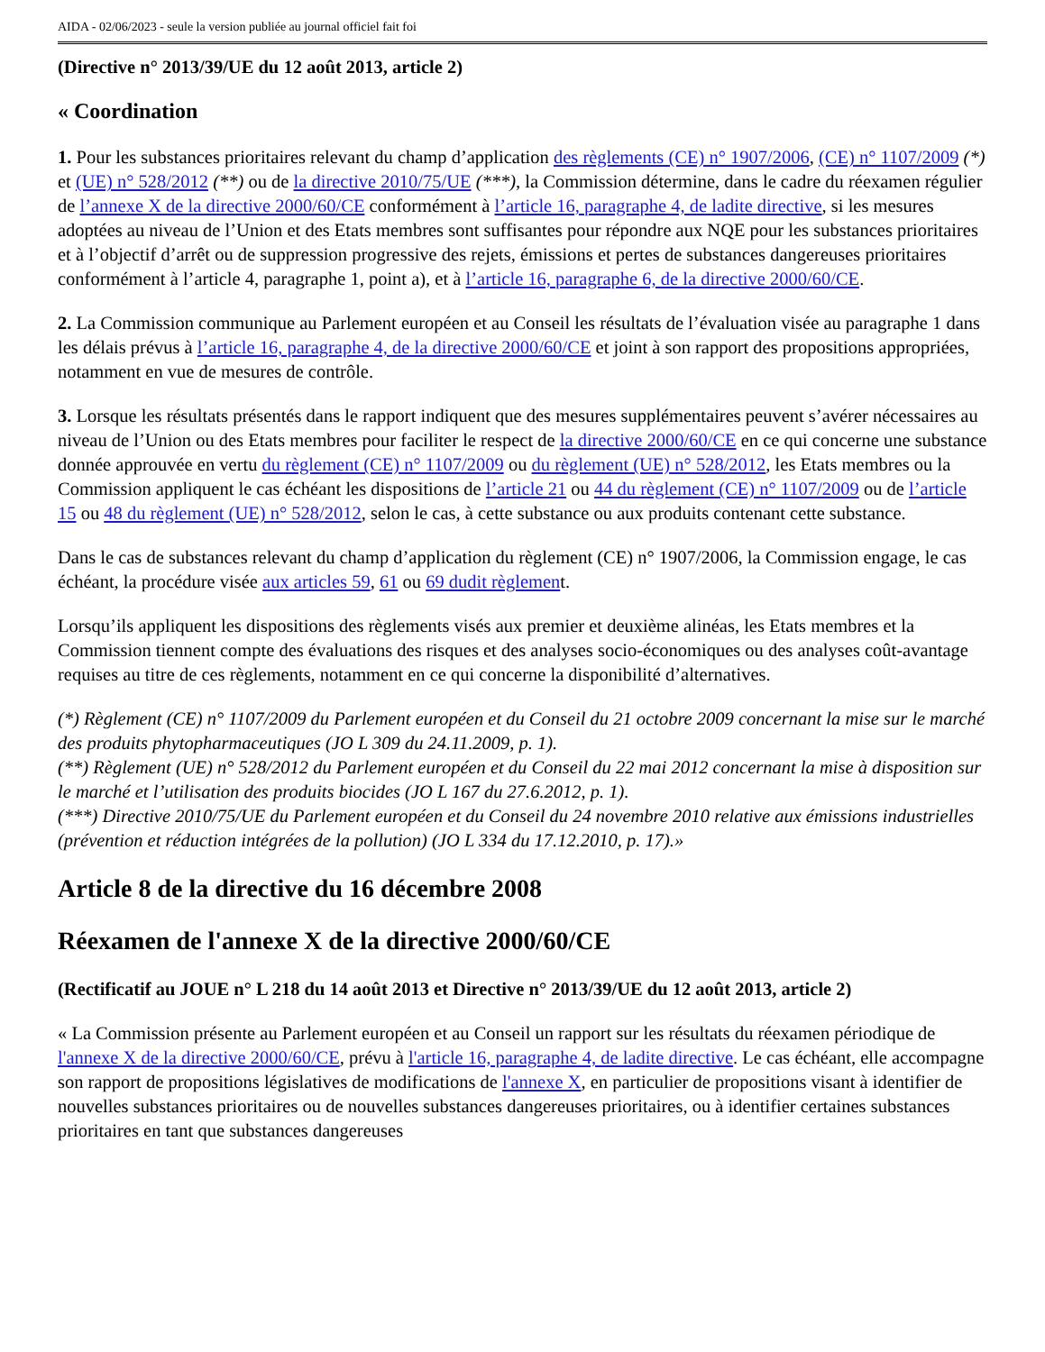AIDA - 02/06/2023 - seule la version publiée au journal officiel fait foi
(Directive n° 2013/39/UE du 12 août 2013, article 2)
« Coordination
1. Pour les substances prioritaires relevant du champ d’application des règlements (CE) n° 1907/2006, (CE) n° 1107/2009 (*) et (UE) n° 528/2012 (**) ou de la directive 2010/75/UE (***), la Commission détermine, dans le cadre du réexamen régulier de l’annexe X de la directive 2000/60/CE conformément à l’article 16, paragraphe 4, de ladite directive, si les mesures adoptées au niveau de l’Union et des Etats membres sont suffisantes pour répondre aux NQE pour les substances prioritaires et à l’objectif d’arrêt ou de suppression progressive des rejets, émissions et pertes de substances dangereuses prioritaires conformément à l’article 4, paragraphe 1, point a), et à l’article 16, paragraphe 6, de la directive 2000/60/CE.
2. La Commission communique au Parlement européen et au Conseil les résultats de l’évaluation visée au paragraphe 1 dans les délais prévus à l’article 16, paragraphe 4, de la directive 2000/60/CE et joint à son rapport des propositions appropriées, notamment en vue de mesures de contrôle.
3. Lorsque les résultats présentés dans le rapport indiquent que des mesures supplémentaires peuvent s’avérer nécessaires au niveau de l’Union ou des Etats membres pour faciliter le respect de la directive 2000/60/CE en ce qui concerne une substance donnée approuvée en vertu du règlement (CE) n° 1107/2009 ou du règlement (UE) n° 528/2012, les Etats membres ou la Commission appliquent le cas échéant les dispositions de l’article 21 ou 44 du règlement (CE) n° 1107/2009 ou de l’article 15 ou 48 du règlement (UE) n° 528/2012, selon le cas, à cette substance ou aux produits contenant cette substance.
Dans le cas de substances relevant du champ d’application du règlement (CE) n° 1907/2006, la Commission engage, le cas échéant, la procédure visée aux articles 59, 61 ou 69 dudit règlement.
Lorsqu’ils appliquent les dispositions des règlements visés aux premier et deuxième alinéas, les Etats membres et la Commission tiennent compte des évaluations des risques et des analyses socio-économiques ou des analyses coût-avantage requises au titre de ces règlements, notamment en ce qui concerne la disponibilité d’alternatives.
(*) Règlement (CE) n° 1107/2009 du Parlement européen et du Conseil du 21 octobre 2009 concernant la mise sur le marché des produits phytopharmaceutiques (JO L 309 du 24.11.2009, p. 1).
(**) Règlement (UE) n° 528/2012 du Parlement européen et du Conseil du 22 mai 2012 concernant la mise à disposition sur le marché et l’utilisation des produits biocides (JO L 167 du 27.6.2012, p. 1).
(***) Directive 2010/75/UE du Parlement européen et du Conseil du 24 novembre 2010 relative aux émissions industrielles (prévention et réduction intégrées de la pollution) (JO L 334 du 17.12.2010, p. 17).»
Article 8 de la directive du 16 décembre 2008
Réexamen de l'annexe X de la directive 2000/60/CE
(Rectificatif au JOUE n° L 218 du 14 août 2013 et Directive n° 2013/39/UE du 12 août 2013, article 2)
« La Commission présente au Parlement européen et au Conseil un rapport sur les résultats du réexamen périodique de l'annexe X de la directive 2000/60/CE, prévu à l'article 16, paragraphe 4, de ladite directive. Le cas échéant, elle accompagne son rapport de propositions législatives de modifications de l'annexe X, en particulier de propositions visant à identifier de nouvelles substances prioritaires ou de nouvelles substances dangereuses prioritaires, ou à identifier certaines substances prioritaires en tant que substances dangereuses